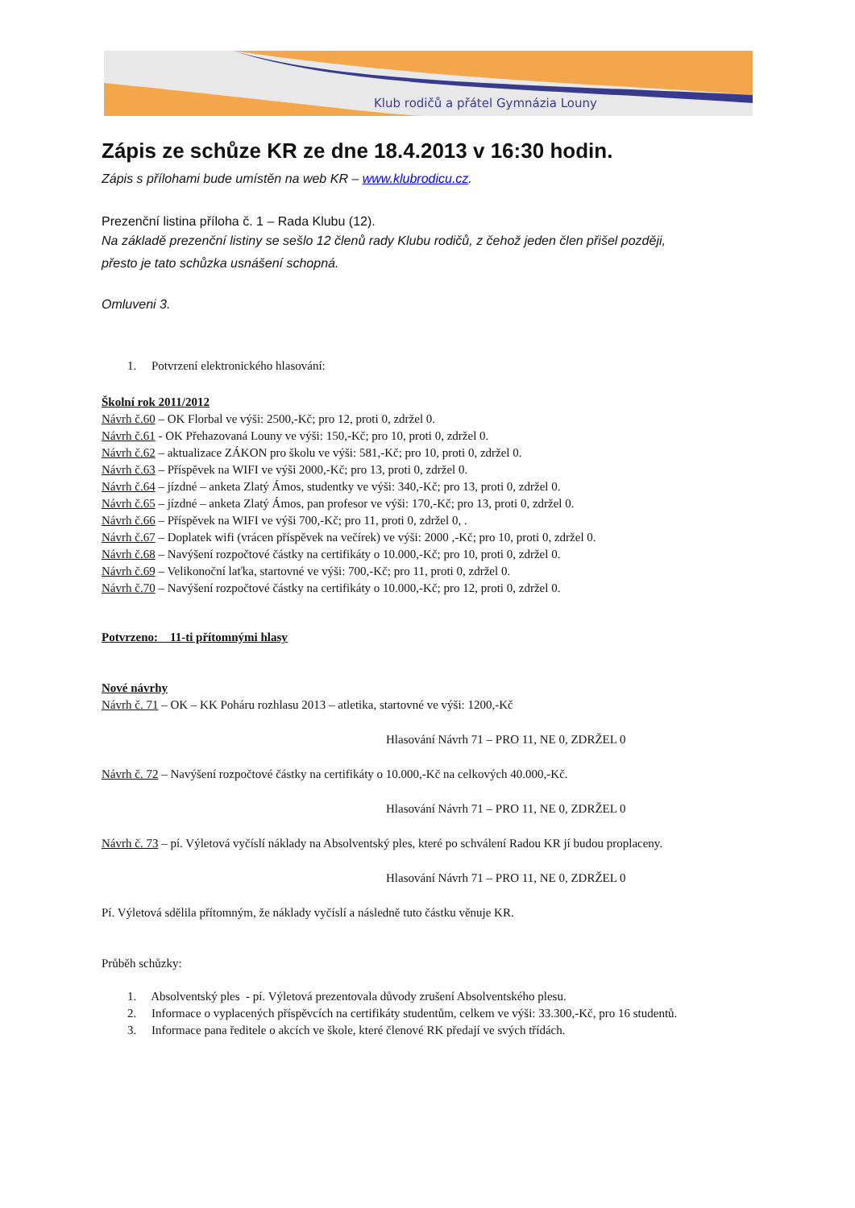Klub rodičů a přátel Gymnázia Louny
Zápis ze schůze KR ze dne 18.4.2013 v 16:30 hodin.
Zápis s přílohami bude umístěn na web KR – www.klubrodicu.cz.
Prezenční listina příloha č. 1 – Rada Klubu (12).
Na základě prezenční listiny se sešlo 12 členů rady Klubu rodičů, z čehož jeden člen přišel později,
přesto je tato schůzka usnášení schopná.
Omluveni 3.
1. Potvrzení elektronického hlasování:
Školní rok 2011/2012
Návrh č.60 – OK Florbal ve výši: 2500,-Kč; pro 12, proti 0, zdržel 0.
Návrh č.61 - OK Přehazovaná Louny ve výši: 150,-Kč; pro 10, proti 0, zdržel 0.
Návrh č.62 – aktualizace ZÁKON pro školu ve výši: 581,-Kč; pro 10, proti 0, zdržel 0.
Návrh č.63 – Příspěvek na WIFI ve výši 2000,-Kč; pro 13, proti 0, zdržel 0.
Návrh č.64 – jízdné – anketa Zlatý Ámos, studentky ve výši: 340,-Kč; pro 13, proti 0, zdržel 0.
Návrh č.65 – jízdné – anketa Zlatý Ámos, pan profesor ve výši: 170,-Kč; pro 13, proti 0, zdržel 0.
Návrh č.66 – Příspěvek na WIFI ve výši 700,-Kč; pro 11, proti 0, zdržel 0, .
Návrh č.67 – Doplatek wifi (vrácen příspěvek na večírek) ve výši: 2000 ,-Kč; pro 10, proti 0, zdržel 0.
Návrh č.68 – Navýšení rozpočtové částky na certifikáty o 10.000,-Kč; pro 10, proti 0, zdržel 0.
Návrh č.69 – Velikonoční laťka, startovné ve výši: 700,-Kč; pro 11, proti 0, zdržel 0.
Návrh č.70 – Navýšení rozpočtové částky na certifikáty o 10.000,-Kč; pro 12, proti 0, zdržel 0.
Potvrzeno: 11-ti přítomnými hlasy
Nové návrhy
Návrh č. 71 – OK – KK Poháru rozhlasu 2013 – atletika, startovné ve výši: 1200,-Kč
Hlasování Návrh 71 – PRO 11, NE 0, ZDRŽEL 0
Návrh č. 72 – Navýšení rozpočtové částky na certifikáty o 10.000,-Kč na celkových 40.000,-Kč.
Hlasování Návrh 71 – PRO 11, NE 0, ZDRŽEL 0
Návrh č. 73 – pí. Výletová vyčíslí náklady na Absolventský ples, které po schválení Radou KR jí budou proplaceny.
Hlasování Návrh 71 – PRO 11, NE 0, ZDRŽEL 0
Pí. Výletová sdělila přítomným, že náklady vyčíslí a následně tuto částku věnuje KR.
Průběh schůzky:
1. Absolventský ples - pí. Výletová prezentovala důvody zrušení Absolventského plesu.
2. Informace o vyplacených příspěvcích na certifikáty studentům, celkem ve výši: 33.300,-Kč, pro 16 studentů.
3. Informace pana ředitele o akcích ve škole, které členové RK předají ve svých třídách.